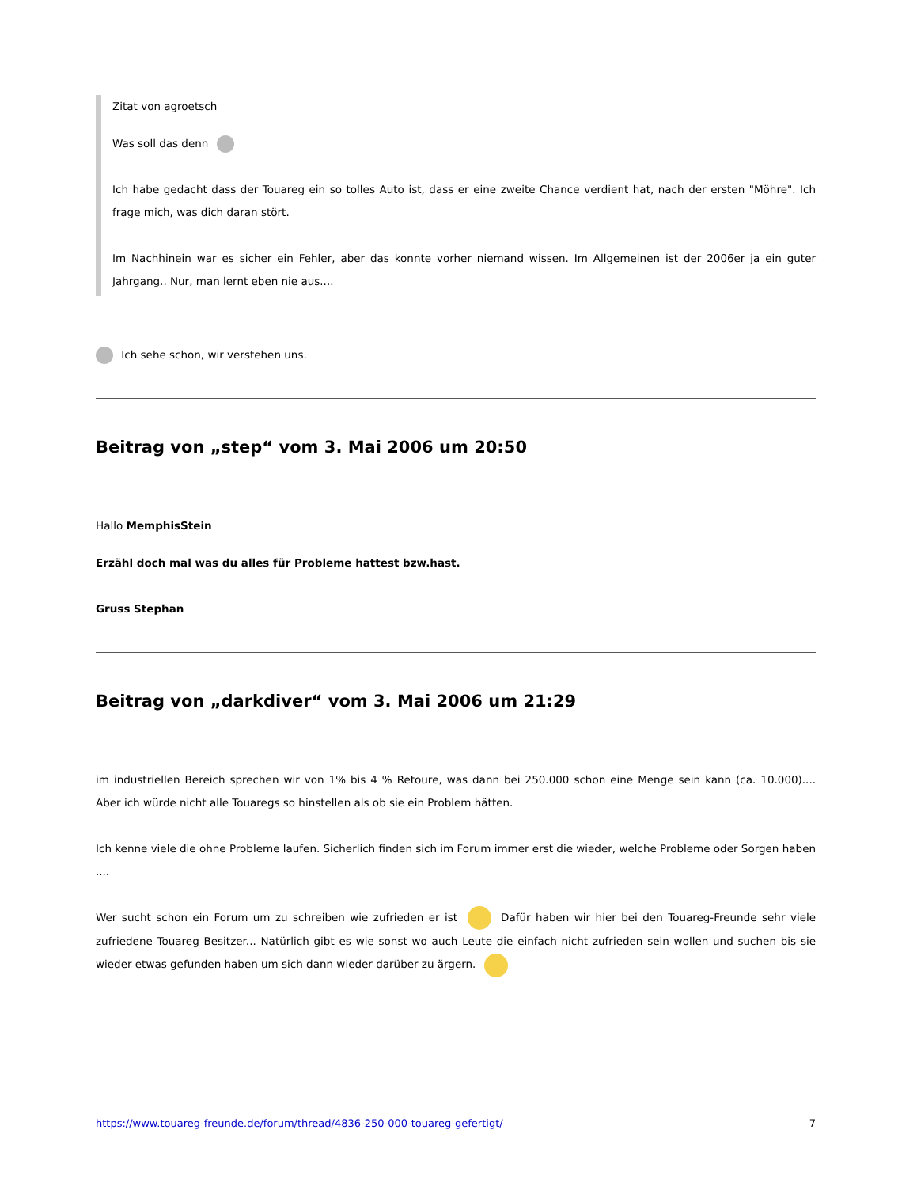Zitat von agroetsch
Was soll das denn
Ich habe gedacht dass der Touareg ein so tolles Auto ist, dass er eine zweite Chance verdient hat, nach der ersten "Möhre". Ich frage mich, was dich daran stört.
Im Nachhinein war es sicher ein Fehler, aber das konnte vorher niemand wissen. Im Allgemeinen ist der 2006er ja ein guter Jahrgang.. Nur, man lernt eben nie aus....
Ich sehe schon, wir verstehen uns.
Beitrag von „step“ vom 3. Mai 2006 um 20:50
Hallo MemphisStein
Erzähl doch mal was du alles für Probleme hattest bzw.hast.
Gruss Stephan
Beitrag von „darkdiver“ vom 3. Mai 2006 um 21:29
im industriellen Bereich sprechen wir von 1% bis 4 % Retoure, was dann bei 250.000 schon eine Menge sein kann (ca. 10.000).... Aber ich würde nicht alle Touaregs so hinstellen als ob sie ein Problem hätten.
Ich kenne viele die ohne Probleme laufen. Sicherlich finden sich im Forum immer erst die wieder, welche Probleme oder Sorgen haben ....
Wer sucht schon ein Forum um zu schreiben wie zufrieden er ist Dafür haben wir hier bei den Touareg-Freunde sehr viele zufriedene Touareg Besitzer... Natürlich gibt es wie sonst wo auch Leute die einfach nicht zufrieden sein wollen und suchen bis sie wieder etwas gefunden haben um sich dann wieder darüber zu ärgern.
https://www.touareg-freunde.de/forum/thread/4836-250-000-touareg-gefertigt/ 7